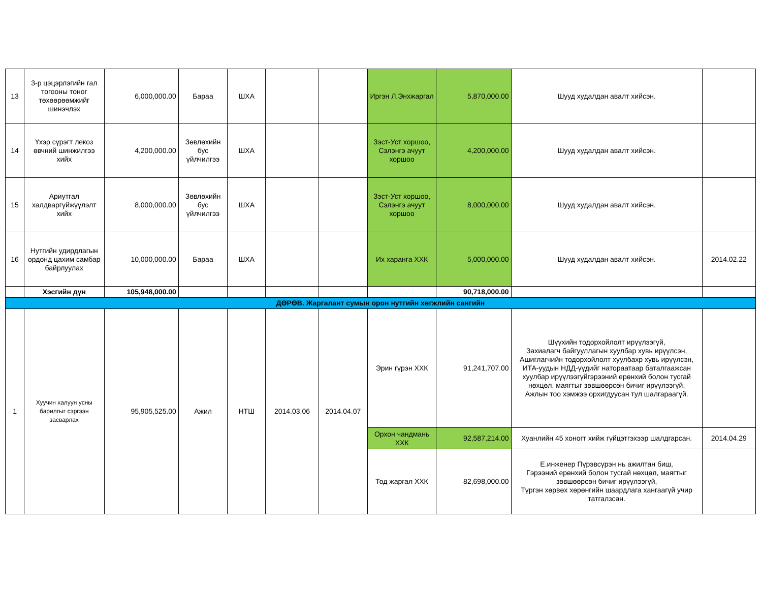| 13 | 3-р цэцэрлэгийн гал тогооны тоног төхөөрөөмжийг шинэчлэх | 6,000,000.00 | Бараа | ШХА | | | Иргэн Л.Энхжаргал | 5,870,000.00 | Шууд худалдан авалт хийсэн. | |
| 14 | Үхэр сүрэгт лекоз өвчний шинжилгээ хийх | 4,200,000.00 | Зөвлөхийн бус үйлчилгээ | ШХА | | | Зэст-Уст хоршоо, Сэлэнгэ ачуут хоршоо | 4,200,000.00 | Шууд худалдан авалт хийсэн. | |
| 15 | Ариутгал халдваргүйжүүлэлт хийх | 8,000,000.00 | Зөвлөхийн бус үйлчилгээ | ШХА | | | Зэст-Уст хоршоо, Сэлэнгэ ачуут хоршоо | 8,000,000.00 | Шууд худалдан авалт хийсэн. | |
| 16 | Нутгийн удирдлагын ордонд цахим самбар байрлуулах | 10,000,000.00 | Бараа | ШХА | | | Их харанга ХХК | 5,000,000.00 | Шууд худалдан авалт хийсэн. | 2014.02.22 |
| | Хэсгийн дүн | 105,948,000.00 | | | | | | 90,718,000.00 | | |
| ДӨРӨВ. Жаргалант сумын орон нутгийн хөгжлийн сангийн | | | | | | | | | | |
| 1 | Хуучин халуун усны барилгыг сэргээн засварлах | 95,905,525.00 | Ажил | НТШ | 2014.03.06 | 2014.04.07 | Эрин гүрэн ХХК | 91,241,707.00 | Шүүхийн тодорхойлолт ирүүлээгүй, Захиалагч байгууллагын хуулбар хувь ирүүлсэн, Ашиглагчийн тодорхойлолт хуулбахр хувь ирүүлсэн, ИТА-уудын НДД-үүдийг натораатаар баталгаажсан хуулбар ирүүлээгүйгэрээний ерөнхий болон тусгай нөхцөл, маягтыг зөвшөөрсөн бичиг ирүүлээгүй, Ажлын тоо хэмжээ орхигдуусан тул шалгараагүй. | |
| | | | | | | | Орхон чандмань ХХК | 92,587,214.00 | Хуанлийн 45 хоногт хийж гүйцэтгэхээр шалдгарсан. | 2014.04.29 |
| | | | | | | | Тод жаргал ХХК | 82,698,000.00 | Е.инженер Пүрэвсүрэн нь ажилтан биш, Гэрээний ерөнхий болон тусгай нөхцөл, маягтыг зөвшөөрсөн бичиг ирүүлээгүй, Түргэн хөрвөх хөрөнгийн шаардлага хангаагүй учир татгалзсан. | |